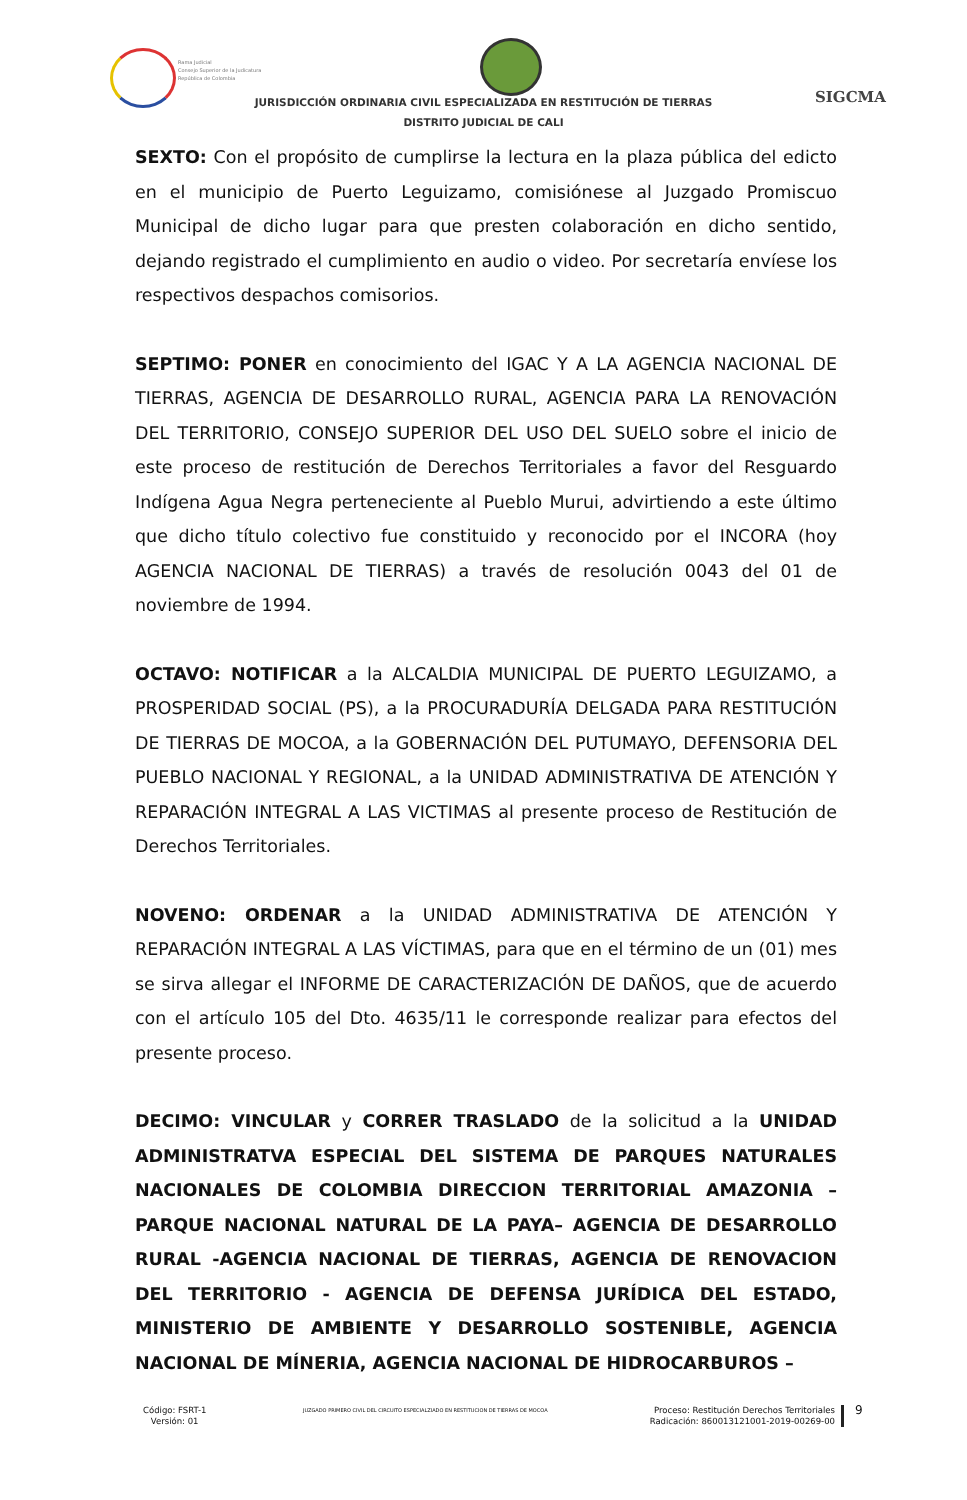Rama Judicial
Consejo Superior de la Judicatura
República de Colombia
JURISDICCIÓN ORDINARIA CIVIL ESPECIALIZADA EN RESTITUCIÓN DE TIERRAS
DISTRITO JUDICIAL DE CALI
SIGCMA
SEXTO: Con el propósito de cumplirse la lectura en la plaza pública del edicto en el municipio de Puerto Leguizamo, comisiónese al Juzgado Promiscuo Municipal de dicho lugar para que presten colaboración en dicho sentido, dejando registrado el cumplimiento en audio o video. Por secretaría envíese los respectivos despachos comisorios.
SEPTIMO: PONER en conocimiento del IGAC Y A LA AGENCIA NACIONAL DE TIERRAS, AGENCIA DE DESARROLLO RURAL, AGENCIA PARA LA RENOVACIÓN DEL TERRITORIO, CONSEJO SUPERIOR DEL USO DEL SUELO sobre el inicio de este proceso de restitución de Derechos Territoriales a favor del Resguardo Indígena Agua Negra perteneciente al Pueblo Murui, advirtiendo a este último que dicho título colectivo fue constituido y reconocido por el INCORA (hoy AGENCIA NACIONAL DE TIERRAS) a través de resolución 0043 del 01 de noviembre de 1994.
OCTAVO: NOTIFICAR a la ALCALDIA MUNICIPAL DE PUERTO LEGUIZAMO, a PROSPERIDAD SOCIAL (PS), a la PROCURADURÍA DELGADA PARA RESTITUCIÓN DE TIERRAS DE MOCOA, a la GOBERNACIÓN DEL PUTUMAYO, DEFENSORIA DEL PUEBLO NACIONAL Y REGIONAL, a la UNIDAD ADMINISTRATIVA DE ATENCIÓN Y REPARACIÓN INTEGRAL A LAS VICTIMAS al presente proceso de Restitución de Derechos Territoriales.
NOVENO: ORDENAR a la UNIDAD ADMINISTRATIVA DE ATENCIÓN Y REPARACIÓN INTEGRAL A LAS VÍCTIMAS, para que en el término de un (01) mes se sirva allegar el INFORME DE CARACTERIZACIÓN DE DAÑOS, que de acuerdo con el artículo 105 del Dto. 4635/11 le corresponde realizar para efectos del presente proceso.
DECIMO: VINCULAR y CORRER TRASLADO de la solicitud a la UNIDAD ADMINISTRATVA ESPECIAL DEL SISTEMA DE PARQUES NATURALES NACIONALES DE COLOMBIA DIRECCION TERRITORIAL AMAZONIA – PARQUE NACIONAL NATURAL DE LA PAYA– AGENCIA DE DESARROLLO RURAL -AGENCIA NACIONAL DE TIERRAS, AGENCIA DE RENOVACION DEL TERRITORIO - AGENCIA DE DEFENSA JURÍDICA DEL ESTADO, MINISTERIO DE AMBIENTE Y DESARROLLO SOSTENIBLE, AGENCIA NACIONAL DE MÍNERIA, AGENCIA NACIONAL DE HIDROCARBUROS –
Código: FSRT-1
Versión: 01
JUZGADO PRIMERO CIVIL DEL CIRCUITO ESPECIALZIADO EN RESTITUCION DE TIERRAS DE MOCOA
Proceso: Restitución Derechos Territoriales
Radicación: 860013121001-2019-00269-00
9